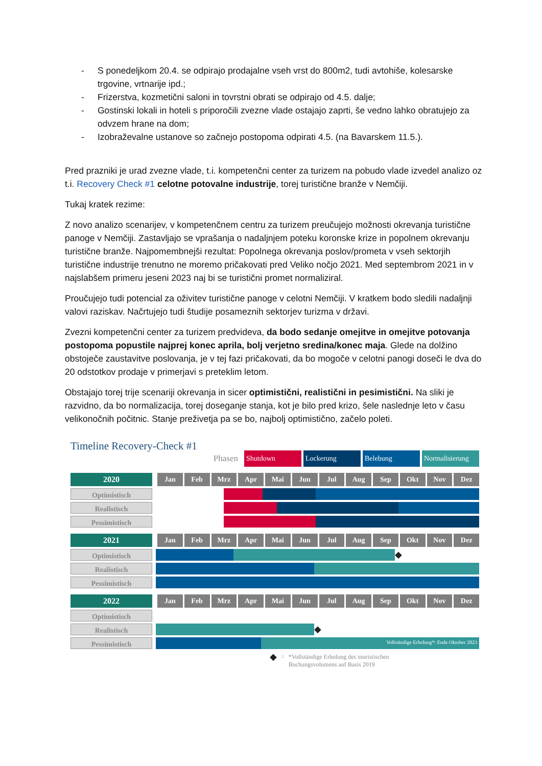- S ponedeljkom 20.4. se odpirajo prodajalne vseh vrst do 800m2, tudi avtohiše, kolesarske trgovine, vrtnarije ipd.;
- Frizerstva, kozmetični saloni in tovrstni obrati se odpirajo od 4.5. dalje;
- Gostinski lokali in hoteli s priporočili zvezne vlade ostajajo zaprti, še vedno lahko obratujejo za odvzem hrane na dom;
- Izobraževalne ustanove so začnejo postopoma odpirati 4.5. (na Bavarskem 11.5.).
Pred prazniki je urad zvezne vlade, t.i. kompetenčni center za turizem na pobudo vlade izvedel analizo oz t.i. Recovery Check #1 celotne potovalne industrije, torej turistične branže v Nemčiji.
Tukaj kratek rezime:
Z novo analizo scenarijev, v kompetenčnem centru za turizem preučujejo možnosti okrevanja turistične panoge v Nemčiji. Zastavljajo se vprašanja o nadaljnjem poteku koronske krize in popolnem okrevanju turistične branže. Najpomembnejši rezultat: Popolnega okrevanja poslov/prometa v vseh sektorjih turistične industrije trenutno ne moremo pričakovati pred Veliko nočjo 2021. Med septembrom 2021 in v najslabšem primeru jeseni 2023 naj bi se turistični promet normaliziral.
Proučujejo tudi potencial za oživitev turistične panoge v celotni Nemčiji. V kratkem bodo sledili nadaljnji valovi raziskav. Načrtujejo tudi študije posameznih sektorjev turizma v državi.
Zvezni kompetenčni center za turizem predvideva, da bodo sedanje omejitve in omejitve potovanja postopoma popustile najprej konec aprila, bolj verjetno sredina/konec maja. Glede na dolžino obstoječe zaustavitve poslovanja, je v tej fazi pričakovati, da bo mogoče v celotni panogi doseči le dva do 20 odstotkov prodaje v primerjavi s preteklim letom.
Obstajajo torej trije scenariji okrevanja in sicer optimistični, realistični in pesimistični. Na sliki je razvidno, da bo normalizacija, torej doseganje stanja, kot je bilo pred krizo, šele naslednje leto v času velikonočnih počitnic. Stanje preživetja pa se bo, najbolj optimistično, začelo poleti.
Timeline Recovery-Check #1
Phasen
Shutdown Lockerung Belebung
Normalisierung
2020 Jan Feb Mrz Apr Mai Jun Jul Aug Sep Okt Nov Dez
Optimistisch
Realistisch
Pessimistisch
2021 Jan Feb Mrz Apr Mai Jun Jul Aug Sep Okt Nov Dez
Optimistisch
◆
Realistisch
Pessimistisch
2022 Jan Feb Mrz Apr Mai Jun Jul Aug Sep Okt Nov Dez
Optimistisch
Realistisch
◆
Pessimistisch
Vollständige Erholung*: Ende Oktober 2023
◆ = *Vollständige Erholung des touristischen
Buchungsvolumens auf Basis 2019